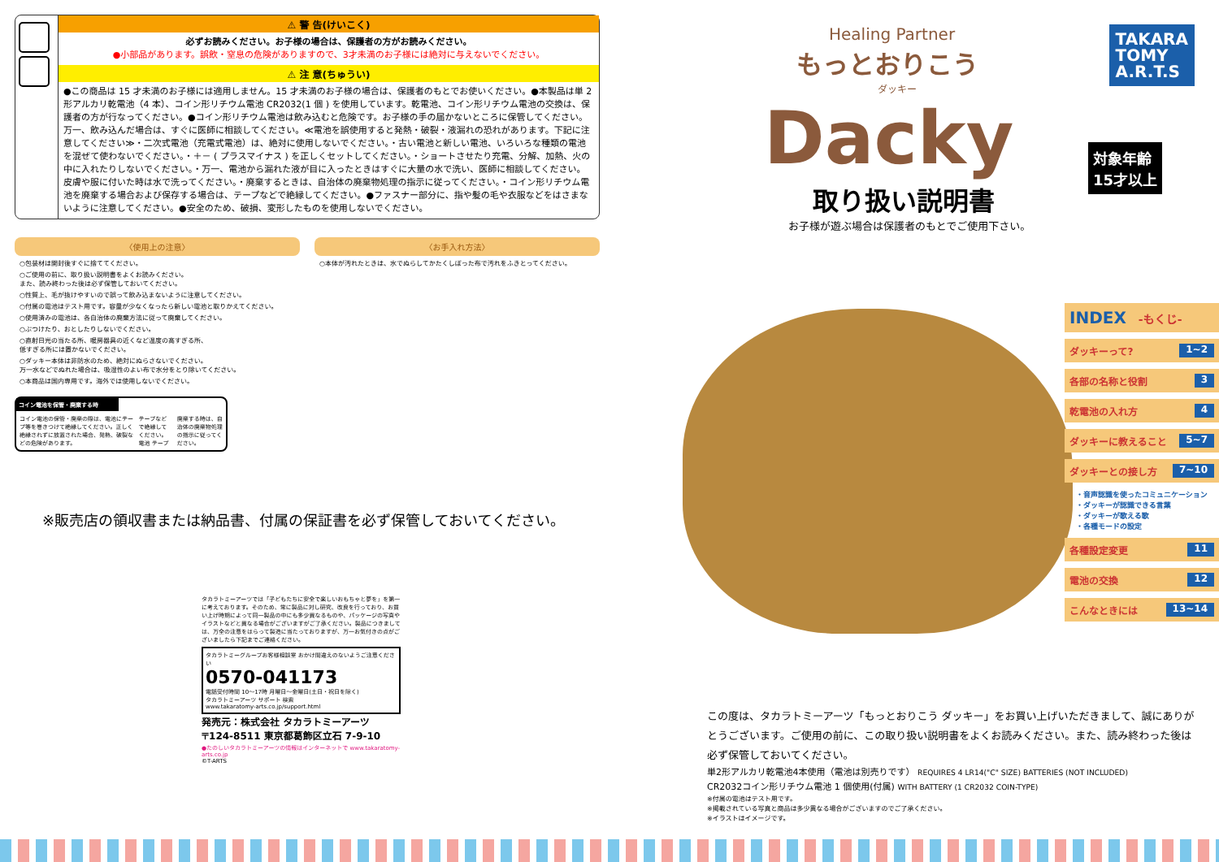⚠ 警 告(けいこく)
必ずお読みください。お子様の場合は、保護者の方がお読みください。
●小部品があります。誤飲・窒息の危険がありますので、3才未満のお子様には絶対に与えないでください。
⚠ 注 意(ちゅうい)
●この商品は 15 才未満のお子様には適用しません。15 才未満のお子様の場合は、保護者のもとでお使いください。●本製品は単 2 形アルカリ乾電池（4 本）、コイン形リチウム電池 CR2032(1 個 ) を使用しています。乾電池、コイン形リチウム電池の交換は、保護者の方が行なってください。●コイン形リチウム電池は飲み込むと危険です。お子様の手の届かないところに保管してください。万一、飲み込んだ場合は、すぐに医師に相談してください。≪電池を誤使用すると発熱・破裂・液漏れの恐れがあります。下記に注意してください≫・二次式電池（充電式電池）は、絶対に使用しないでください。・古い電池と新しい電池、いろいろな種類の電池を混ぜて使わないでください。・＋－ ( プラスマイナス ) を正しくセットしてください。・ショートさせたり充電、分解、加熱、火の中に入れたりしないでください。・万一、電池から漏れた液が目に入ったときはすぐに大量の水で洗い、医師に相談してください。皮膚や服に付いた時は水で洗ってください。・廃棄するときは、自治体の廃棄物処理の指示に従ってください。・コイン形リチウム電池を廃棄する場合および保存する場合は、テープなどで絶縁してください。●ファスナー部分に、指や髪の毛や衣服などをはさまないように注意してください。●安全のため、破損、変形したものを使用しないでください。
〈使用上の注意〉
○包装材は開封後すぐに捨ててください。
○ご使用の前に、取り扱い説明書をよくお読みください。
また、読み終わった後は必ず保管しておいてください。
○性質上、毛が抜けやすいので誤って飲み込まないように注意してください。
○付属の電池はテスト用です。容量が少なくなったら新しい電池と取りかえてください。
○使用済みの電池は、各自治体の廃棄方法に従って廃棄してください。
○ぶつけたり、おとしたりしないでください。
○直射日光の当たる所、暖房器具の近くなど温度の高すぎる所、
低すぎる所には置かないでください。
○ダッキー本体は非防水のため、絶対にぬらさないでください。
万一水などでぬれた場合は、吸湿性のよい布で水分をとり除いてください。
○本商品は国内専用です。海外では使用しないでください。
コイン電池を保管・廃棄する時
コイン電池の保管・廃棄の際は、電池にテープ等を巻きつけて絶縁してください。正しく絶縁されずに放置された場合、発熱、破裂などの危険があります。
テープなどで絶縁してください。 電池 テープ
廃棄する時は、自治体の廃棄物処理の指示に従ってください。
〈お手入れ方法〉
○本体が汚れたときは、水でぬらしてかたくしぼった布で汚れをふきとってください。
※販売店の領収書または納品書、付属の保証書を必ず保管しておいてください。
タカラトミーアーツでは「子どもたちに安全で楽しいおもちゃと夢を」を第一に考えております。そのため、常に製品に対し研究、改良を行っており、お買い上げ時期によって同一製品の中にも多少異なるものや、パッケージの写真やイラストなどと異なる場合がございますがご了承ください。製品につきましては、万全の注意をはらって製造に当たっておりますが、万一お気付きの点がございましたら下記までご連絡ください。
タカラトミーグループお客様相談室 おかけ間違えのないようご注意ください
0570-041173
電話受付時間 10～17時 月曜日～金曜日(土日・祝日を除く)
タカラトミーアーツ サポート 検索
www.takaratomy-arts.co.jp/support.html
発売元：株式会社 タカラトミーアーツ
〒124-8511 東京都葛飾区立石 7-9-10
●たのしいタカラトミーアーツの情報はインターネットで www.takaratomy-arts.co.jp
©T-ARTS
TAKARA
TOMY
A.R.T.S
Healing Partner
もっとおりこう
ダッキー
Dacky
対象年齢
15才以上
取り扱い説明書
お子様が遊ぶ場合は保護者のもとでご使用下さい。
INDEX -もくじ-
ダッキーって? 1~2
各部の名称と役割 3
乾電池の入れ方 4
ダッキーに教えること 5~7
ダッキーとの接し方 7~10
・音声認識を使ったコミュニケーション
・ダッキーが認識できる言葉
・ダッキーが歌える歌
・各種モードの設定
各種設定変更 11
電池の交換 12
こんなときには 13~14
この度は、タカラトミーアーツ「もっとおりこう ダッキー」をお買い上げいただきまして、誠にありがとうございます。ご使用の前に、この取り扱い説明書をよくお読みください。また、読み終わった後は必ず保管しておいてください。
単2形アルカリ乾電池4本使用（電池は別売りです） REQUIRES 4 LR14("C" SIZE) BATTERIES (NOT INCLUDED)
CR2032コイン形リチウム電池 1 個使用(付属) WITH BATTERY (1 CR2032 COIN-TYPE)
※付属の電池はテスト用です。
※掲載されている写真と商品は多少異なる場合がございますのでご了承ください。
※イラストはイメージです。